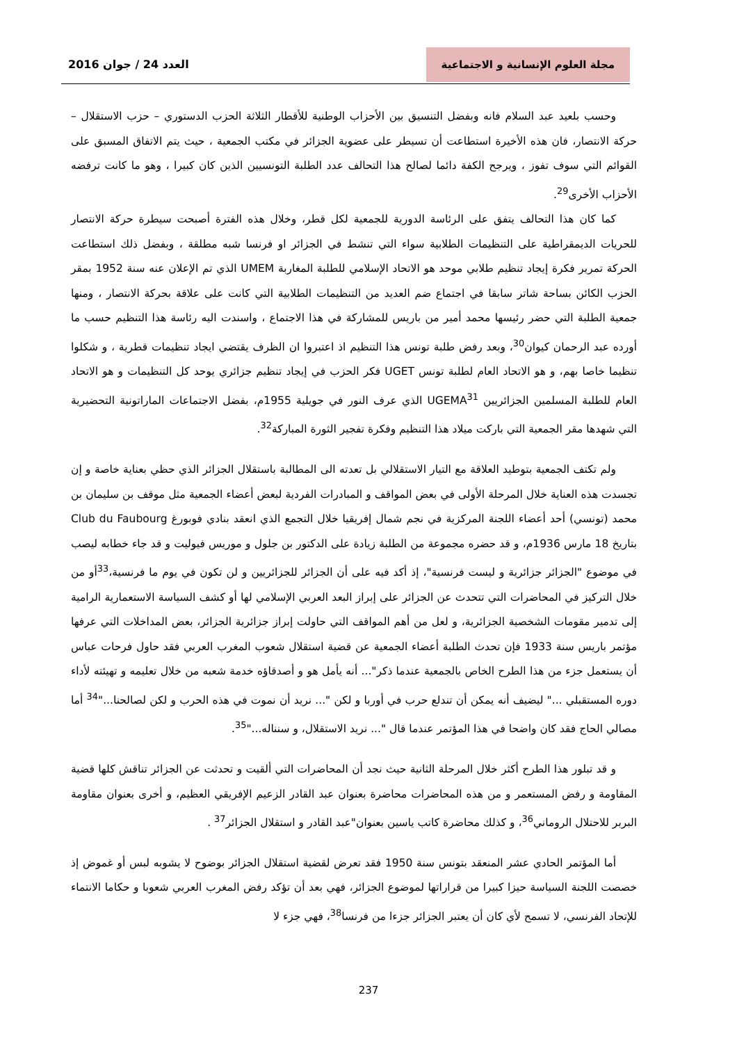مجلة العلوم الإنسانية و الاجتماعية
العدد 24 / جوان 2016
وحسب بلعيد عبد السلام فانه وبفضل التنسيق بين الأحزاب الوطنية للأقطار الثلاثة الحزب الدستوري – حزب الاستقلال –حركة الانتصار، فان هذه الأخيرة استطاعت أن تسيطر على عضوية الجزائر في مكتب الجمعية ، حيث يتم الاتفاق المسبق على القوائم التي سوف تفوز ، ويرجح الكفة دائما لصالح هذا التحالف عدد الطلبة التونسيين الذين كان كبيرا ، وهو ما كانت ترفضه الأحزاب الأخرى<sup>29</sup>.
كما كان هذا التحالف يتفق على الرئاسة الدورية للجمعية لكل قطر، وخلال هذه الفترة أصبحت سيطرة حركة الانتصار للحريات الديمقراطية على التنظيمات الطلابية سواء التي تنشط في الجزائر او فرنسا شبه مطلقة ، وبفضل ذلك استطاعت الحركة تمرير فكرة إيجاد تنظيم طلابي موحد هو الاتحاد الإسلامي للطلبة المغاربة UMEM الذي تم الإعلان عنه سنة 1952 بمقر الحزب الكائن بساحة شاتر سابقا في اجتماع ضم العديد من التنظيمات الطلابية التي كانت على علاقة بحركة الانتصار ، ومنها جمعية الطلبة التي حضر رئيسها محمد أمير من باريس للمشاركة في هذا الاجتماع ، واسندت اليه رئاسة هذا التنظيم حسب ما أورده عبد الرحمان كيوان<sup>30</sup>، وبعد رفض طلبة تونس هذا التنظيم اذ اعتبروا ان الظرف يقتضي ايجاد تنظيمات قطرية ، و شكلوا تنظيما خاصا بهم، و هو الاتحاد العام لطلبة تونس UGET فكر الحزب في إيجاد تنظيم جزائري يوحد كل التنظيمات و هو الاتحاد العام للطلبة المسلمين الجزائريين UGEMA<sup>31</sup> الذي عرف النور في جويلية 1955م، بفضل الاجتماعات الماراتونية التحضيرية التي شهدها مقر الجمعية التي باركت ميلاد هذا التنظيم وفكرة تفجير الثورة المباركة<sup>32</sup>.
ولم تكتف الجمعية بتوطيد العلاقة مع التيار الاستقلالي بل تعدته الى المطالبة باستقلال الجزائر الذي حظي بعناية خاصة و إن تجسدت هذه العناية خلال المرحلة الأولى في بعض المواقف و المبادرات الفردية لبعض أعضاء الجمعية مثل موقف بن سليمان بن محمد (تونسي) أحد أعضاء اللجنة المركزية في نجم شمال إفريقيا خلال التجمع الذي انعقد بنادي فوبورغ Club du Faubourg بتاريخ 18 مارس 1936م، و قد حضره مجموعة من الطلبة زيادة على الدكتور بن جلول و موريس فيوليت و قد جاء خطابه ليصب في موضوع "الجزائر جزائرية و ليست فرنسية"، إذ أكد فيه على أن الجزائر للجزائريين و لن تكون في يوم ما فرنسية،<sup>33</sup>أو من خلال التركيز في المحاضرات التي تتحدث عن الجزائر على إبراز البعد العربي الإسلامي لها أو كشف السياسة الاستعمارية الرامية إلى تدمير مقومات الشخصية الجزائرية، و لعل من أهم المواقف التي حاولت إبراز جزائرية الجزائر، بعض المداخلات التي عرفها مؤتمر باريس سنة 1933 فإن تحدث الطلبة أعضاء الجمعية عن قضية استقلال شعوب المغرب العربي فقد حاول فرحات عباس أن يستعمل جزء من هذا الطرح الخاص بالجمعية عندما ذكر"... أنه يأمل هو و أصدقاؤه خدمة شعبه من خلال تعليمه و تهيئته لأداء دوره المستقبلي ..." ليضيف أنه يمكن أن تندلع حرب في أوربا و لكن "... نريد أن نموت في هذه الحرب و لكن لصالحنا..."<sup>34</sup> أما مصالي الحاج فقد كان واضحا في هذا المؤتمر عندما قال "... نريد الاستقلال، و سنناله..."<sup>35</sup>.
و قد تبلور هذا الطرح أكثر خلال المرحلة الثانية حيث نجد أن المحاضرات التي ألقيت و تحدثت عن الجزائر تناقش كلها قضية المقاومة و رفض المستعمر و من هذه المحاضرات محاضرة بعنوان عبد القادر الزعيم الإفريقي العظيم، و أخرى بعنوان مقاومة البربر للاحتلال الروماني<sup>36</sup>، و كذلك محاضرة كاتب ياسين بعنوان"عبد القادر و استقلال الجزائر<sup>37</sup> .
أما المؤتمر الحادي عشر المنعقد بتونس سنة 1950 فقد تعرض لقضية استقلال الجزائر بوضوح لا يشوبه لبس أو غموض إذ خصصت اللجنة السياسة حيزا كبيرا من قراراتها لموضوع الجزائر، فهي بعد أن تؤكد رفض المغرب العربي شعوبا و حكاما الانتماء للإتحاد الفرنسي، لا تسمح لأي كان أن يعتبر الجزائر جزءا من فرنسا<sup>38</sup>، فهي جزء لا
237